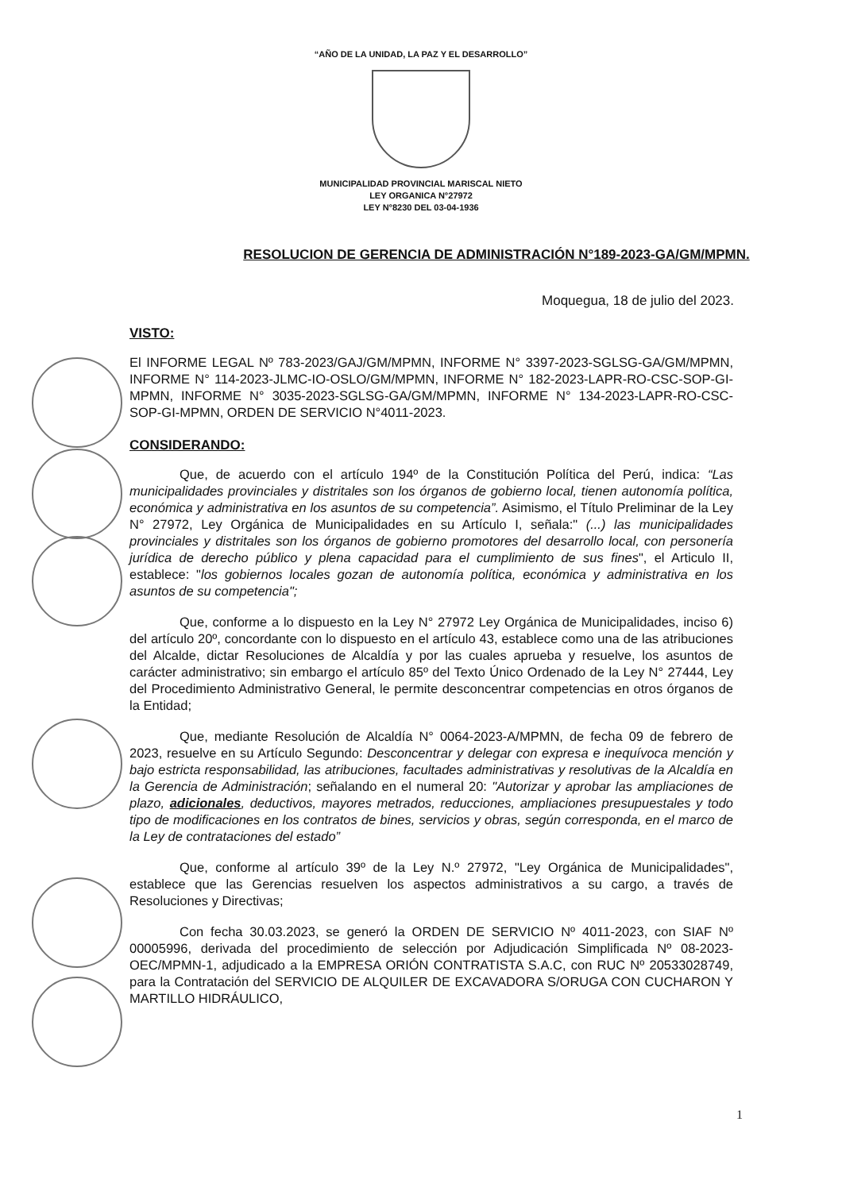“AÑO DE LA UNIDAD, LA PAZ Y EL DESARROLLO”
MUNICIPALIDAD PROVINCIAL MARISCAL NIETO
LEY ORGANICA N°27972
LEY N°8230 DEL 03-04-1936
RESOLUCION DE GERENCIA DE ADMINISTRACIÓN N°189-2023-GA/GM/MPMN.
Moquegua, 18 de julio del 2023.
VISTO:
El INFORME LEGAL Nº 783-2023/GAJ/GM/MPMN, INFORME N° 3397-2023-SGLSG-GA/GM/MPMN, INFORME N° 114-2023-JLMC-IO-OSLO/GM/MPMN, INFORME N° 182-2023-LAPR-RO-CSC-SOP-GI-MPMN, INFORME N° 3035-2023-SGLSG-GA/GM/MPMN, INFORME N° 134-2023-LAPR-RO-CSC-SOP-GI-MPMN, ORDEN DE SERVICIO N°4011-2023.
CONSIDERANDO:
Que, de acuerdo con el artículo 194º de la Constitución Política del Perú, indica: “Las municipalidades provinciales y distritales son los órganos de gobierno local, tienen autonomía política, económica y administrativa en los asuntos de su competencia”. Asimismo, el Título Preliminar de la Ley N° 27972, Ley Orgánica de Municipalidades en su Artículo I, señala:" (...) las municipalidades provinciales y distritales son los órganos de gobierno promotores del desarrollo local, con personería jurídica de derecho público y plena capacidad para el cumplimiento de sus fines", el Articulo II, establece: "los gobiernos locales gozan de autonomía política, económica y administrativa en los asuntos de su competencia";
Que, conforme a lo dispuesto en la Ley N° 27972 Ley Orgánica de Municipalidades, inciso 6) del artículo 20º, concordante con lo dispuesto en el artículo 43, establece como una de las atribuciones del Alcalde, dictar Resoluciones de Alcaldía y por las cuales aprueba y resuelve, los asuntos de carácter administrativo; sin embargo el artículo 85º del Texto Único Ordenado de la Ley N° 27444, Ley del Procedimiento Administrativo General, le permite desconcentrar competencias en otros órganos de la Entidad;
Que, mediante Resolución de Alcaldía N° 0064-2023-A/MPMN, de fecha 09 de febrero de 2023, resuelve en su Artículo Segundo: Desconcentrar y delegar con expresa e inequívoca mención y bajo estricta responsabilidad, las atribuciones, facultades administrativas y resolutivas de la Alcaldía en la Gerencia de Administración; señalando en el numeral 20: "Autorizar y aprobar las ampliaciones de plazo, adicionales, deductivos, mayores metrados, reducciones, ampliaciones presupuestales y todo tipo de modificaciones en los contratos de bines, servicios y obras, según corresponda, en el marco de la Ley de contrataciones del estado”
Que, conforme al artículo 39º de la Ley N.º 27972, "Ley Orgánica de Municipalidades", establece que las Gerencias resuelven los aspectos administrativos a su cargo, a través de Resoluciones y Directivas;
Con fecha 30.03.2023, se generó la ORDEN DE SERVICIO Nº 4011-2023, con SIAF Nº 00005996, derivada del procedimiento de selección por Adjudicación Simplificada Nº 08-2023-OEC/MPMN-1, adjudicado a la EMPRESA ORIÓN CONTRATISTA S.A.C, con RUC Nº 20533028749, para la Contratación del SERVICIO DE ALQUILER DE EXCAVADORA S/ORUGA CON CUCHARON Y MARTILLO HIDRÁULICO,
1